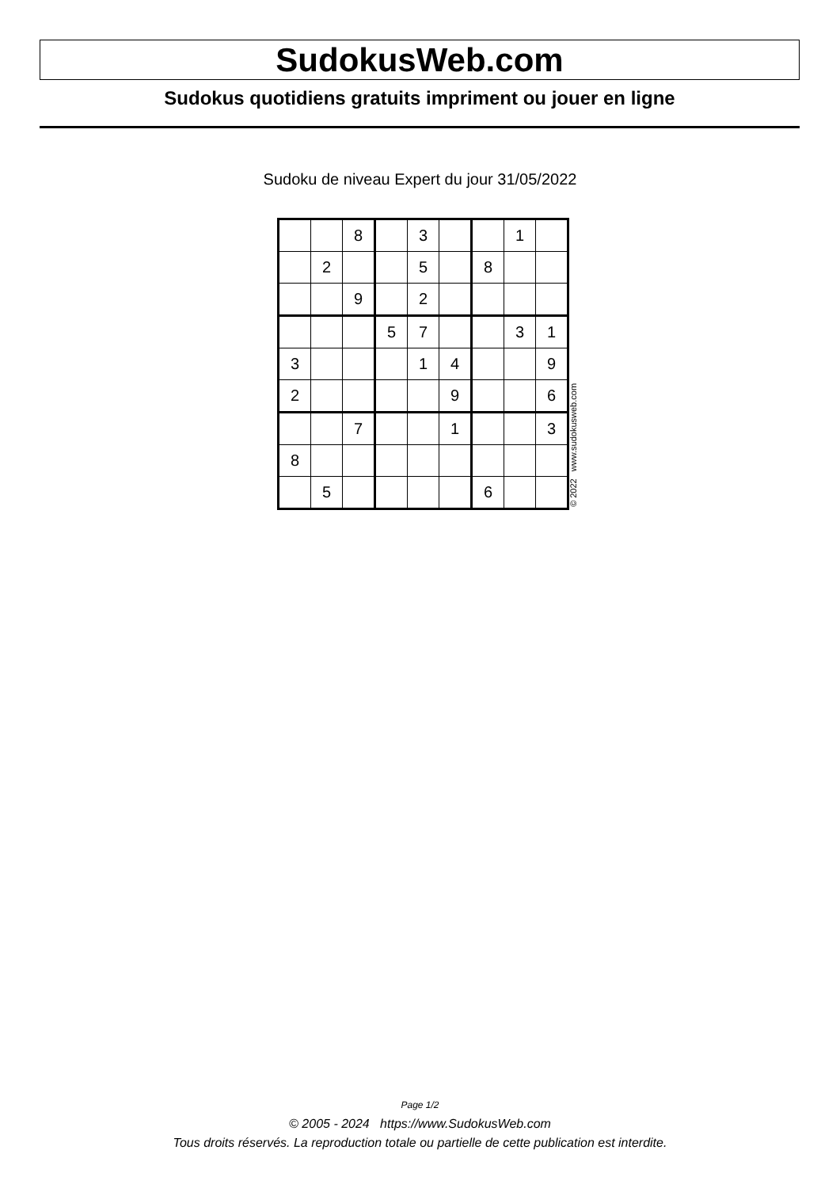SudokusWeb.com
Sudokus quotidiens gratuits impriment ou jouer en ligne
Sudoku de niveau Expert du jour 31/05/2022
| | | 8 | | 3 | | | 1 | |
| | 2 | | | 5 | | 8 | | |
| | | 9 | | 2 | | | | |
| | | | 5 | 7 | | | 3 | 1 |
| 3 | | | | 1 | 4 | | | 9 |
| 2 | | | | | 9 | | | 6 |
| | | 7 | | | 1 | | | 3 |
| 8 | | | | | | | | |
| | 5 | | | | | 6 | | |
© 2022 www.sudokusweb.com
Page 1/2
© 2005 - 2024 https://www.SudokusWeb.com
Tous droits réservés. La reproduction totale ou partielle de cette publication est interdite.